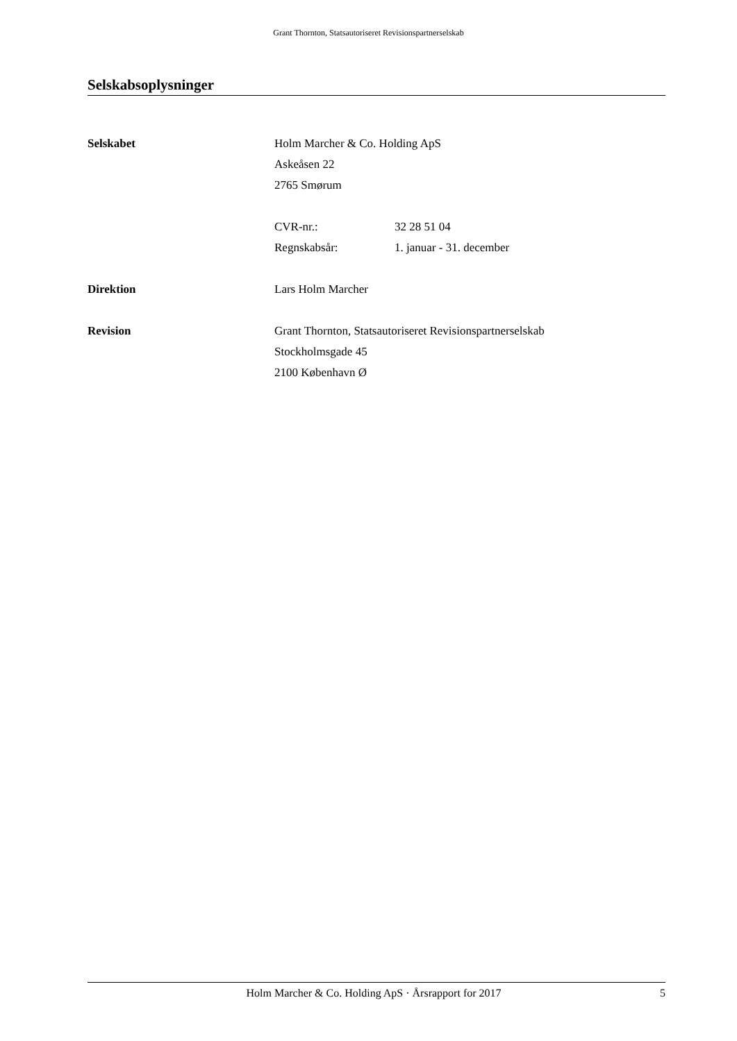Grant Thornton, Statsautoriseret Revisionspartnerselskab
Selskabsoplysninger
Selskabet Holm Marcher & Co. Holding ApS
Askeåsen 22
2765 Smørum
CVR-nr.: 32 28 51 04
Regnskabsår: 1. januar - 31. december
Direktion Lars Holm Marcher
Revision Grant Thornton, Statsautoriseret Revisionspartnerselskab
Stockholmsgade 45
2100 København Ø
Holm Marcher & Co. Holding ApS · Årsrapport for 2017 5